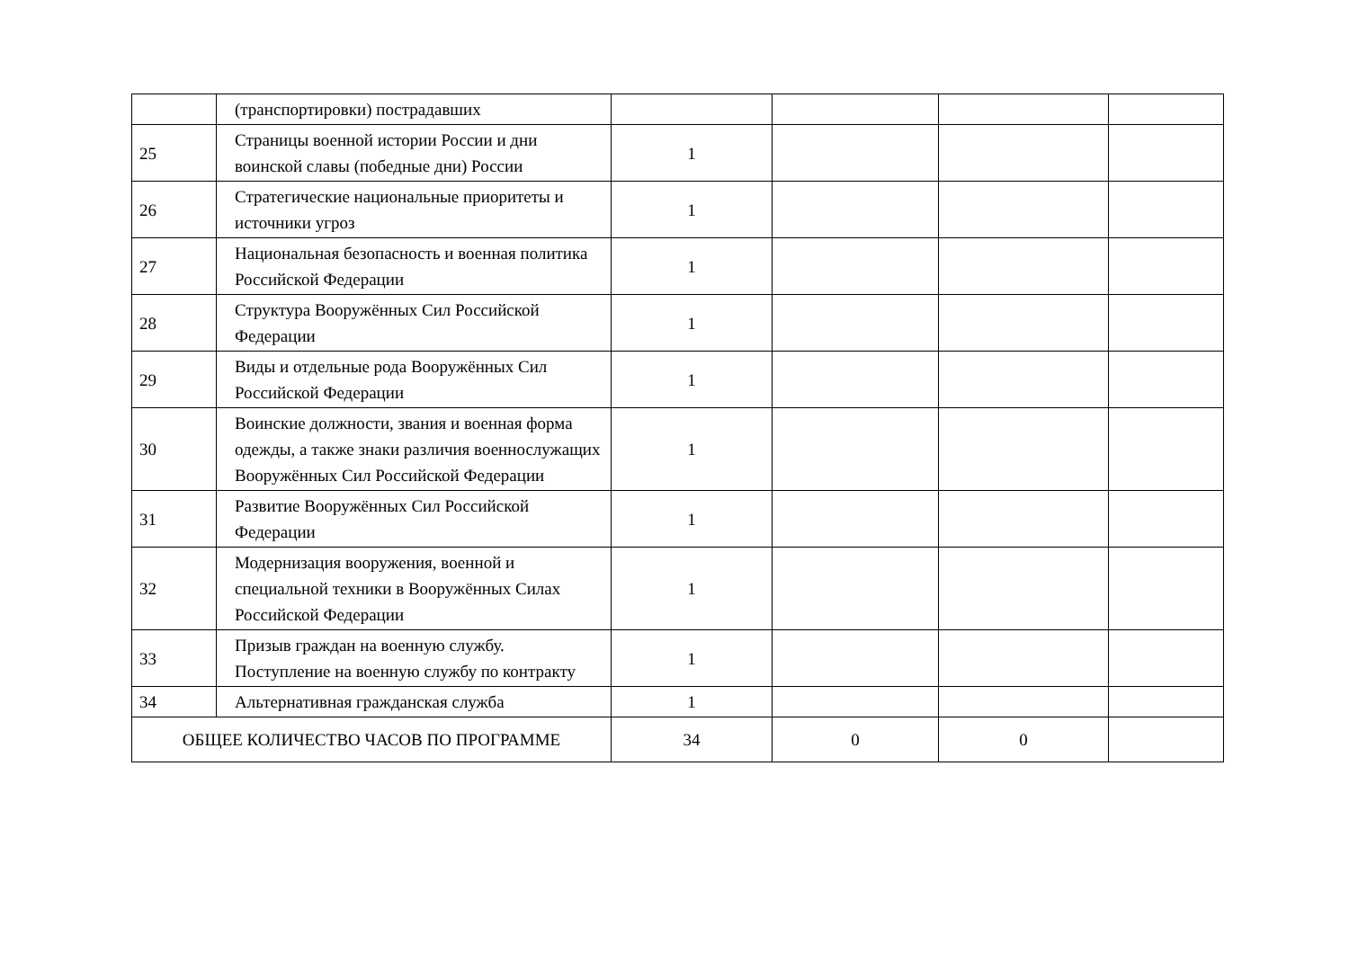| | (транспортировки) пострадавших | | | | |
| 25 | Страницы военной истории России и дни воинской славы (победные дни) России | 1 | | | |
| 26 | Стратегические национальные приоритеты и источники угроз | 1 | | | |
| 27 | Национальная безопасность и военная политика Российской Федерации | 1 | | | |
| 28 | Структура Вооружённых Сил Российской Федерации | 1 | | | |
| 29 | Виды и отдельные рода Вооружённых Сил Российской Федерации | 1 | | | |
| 30 | Воинские должности, звания и военная форма одежды, а также знаки различия военнослужащих Вооружённых Сил Российской Федерации | 1 | | | |
| 31 | Развитие Вооружённых Сил Российской Федерации | 1 | | | |
| 32 | Модернизация вооружения, военной и специальной техники в Вооружённых Силах Российской Федерации | 1 | | | |
| 33 | Призыв граждан на военную службу. Поступление на военную службу по контракту | 1 | | | |
| 34 | Альтернативная гражданская служба | 1 | | | |
| ОБЩЕЕ КОЛИЧЕСТВО ЧАСОВ ПО ПРОГРАММЕ | | 34 | 0 | 0 | |